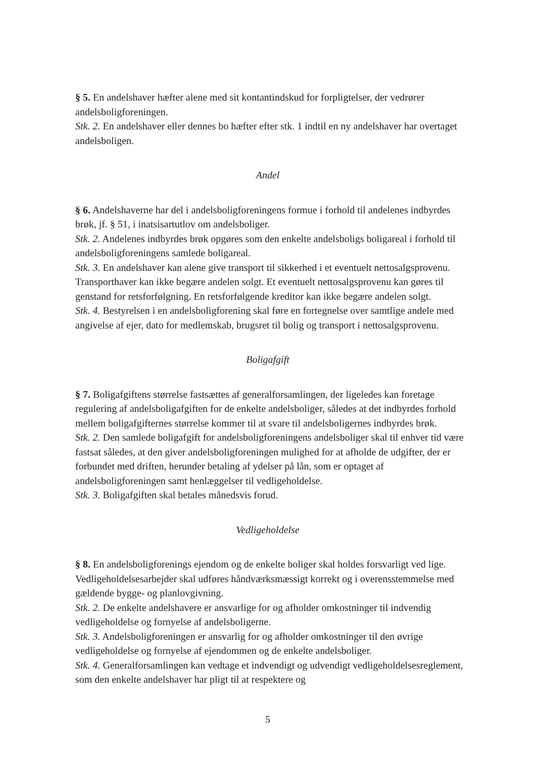§ 5. En andelshaver hæfter alene med sit kontantindskud for forpligtelser, der vedrører andelsboligforeningen.
Stk. 2. En andelshaver eller dennes bo hæfter efter stk. 1 indtil en ny andelshaver har overtaget andelsboligen.
Andel
§ 6. Andelshaverne har del i andelsboligforeningens formue i forhold til andelenes indbyrdes brøk, jf. § 51, i inatsisartutlov om andelsboliger.
Stk. 2. Andelenes indbyrdes brøk opgøres som den enkelte andelsboligs boligareal i forhold til andelsboligforeningens samlede boligareal.
Stk. 3. En andelshaver kan alene give transport til sikkerhed i et eventuelt nettosalgsprovenu. Transporthaver kan ikke begære andelen solgt. Et eventuelt nettosalgsprovenu kan gøres til genstand for retsforfølgning. En retsforfølgende kreditor kan ikke begære andelen solgt.
Stk. 4. Bestyrelsen i en andelsboligforening skal føre en fortegnelse over samtlige andele med angivelse af ejer, dato for medlemskab, brugsret til bolig og transport i nettosalgsprovenu.
Boligafgift
§ 7. Boligafgiftens størrelse fastsættes af generalforsamlingen, der ligeledes kan foretage regulering af andelsboligafgiften for de enkelte andelsboliger, således at det indbyrdes forhold mellem boligafgifternes størrelse kommer til at svare til andelsboligernes indbyrdes brøk.
Stk. 2. Den samlede boligafgift for andelsboligforeningens andelsboliger skal til enhver tid være fastsat således, at den giver andelsboligforeningen mulighed for at afholde de udgifter, der er forbundet med driften, herunder betaling af ydelser på lån, som er optaget af andelsboligforeningen samt henlæggelser til vedligeholdelse.
Stk. 3. Boligafgiften skal betales månedsvis forud.
Vedligeholdelse
§ 8. En andelsboligforenings ejendom og de enkelte boliger skal holdes forsvarligt ved lige. Vedligeholdelsesarbejder skal udføres håndværksmæssigt korrekt og i overensstemmelse med gældende bygge- og planlovgivning.
Stk. 2. De enkelte andelshavere er ansvarlige for og afholder omkostninger til indvendig vedligeholdelse og fornyelse af andelsboligerne.
Stk. 3. Andelsboligforeningen er ansvarlig for og afholder omkostninger til den øvrige vedligeholdelse og fornyelse af ejendommen og de enkelte andelsboliger.
Stk. 4. Generalforsamlingen kan vedtage et indvendigt og udvendigt vedligeholdelsesreglement, som den enkelte andelshaver har pligt til at respektere og
5